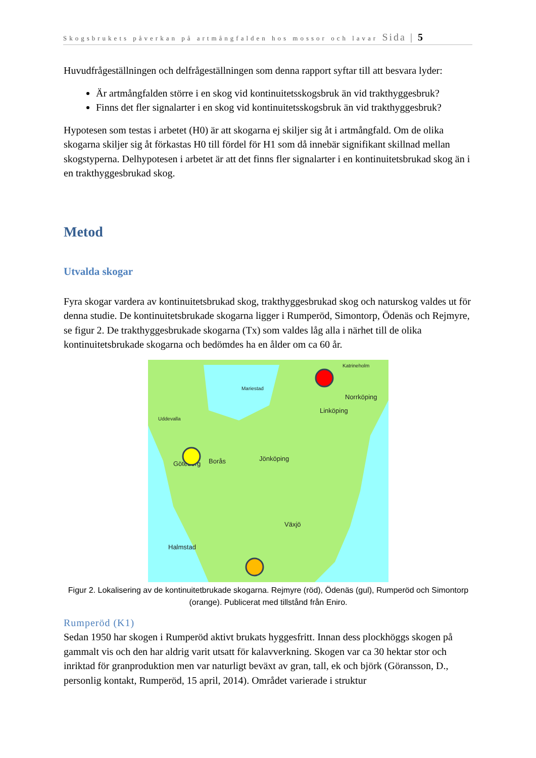Skogsbrukets påverkan på artmångfalden hos mossor och lavar Sida | 5
Huvudfrågeställningen och delfrågeställningen som denna rapport syftar till att besvara lyder:
Är artmångfalden större i en skog vid kontinuitetsskogsbruk än vid trakthyggesbruk?
Finns det fler signalarter i en skog vid kontinuitetsskogsbruk än vid trakthyggesbruk?
Hypotesen som testas i arbetet (H0) är att skogarna ej skiljer sig åt i artmångfald. Om de olika skogarna skiljer sig åt förkastas H0 till fördel för H1 som då innebär signifikant skillnad mellan skogstyperna. Delhypotesen i arbetet är att det finns fler signalarter i en kontinuitetsbrukad skog än i en trakthyggesbrukad skog.
Metod
Utvalda skogar
Fyra skogar vardera av kontinuitetsbrukad skog, trakthyggesbrukad skog och naturskog valdes ut för denna studie. De kontinuitetsbrukade skogarna ligger i Rumperöd, Simontorp, Ödenäs och Rejmyre, se figur 2. De trakthyggesbrukade skogarna (Tx) som valdes låg alla i närhet till de olika kontinuitetsbrukade skogarna och bedömdes ha en ålder om ca 60 år.
Norrköping
Linköping
Jönköping
Göteborg
Borås
Växjö
Halmstad
Uddevalla
Katrineholm
Mariestad
Figur 2. Lokalisering av de kontinuitetbrukade skogarna. Rejmyre (röd), Ödenäs (gul), Rumperöd och Simontorp (orange). Publicerat med tillstånd från Eniro.
Rumperöd (K1)
Sedan 1950 har skogen i Rumperöd aktivt brukats hyggesfritt. Innan dess plockhöggs skogen på gammalt vis och den har aldrig varit utsatt för kalavverkning. Skogen var ca 30 hektar stor och inriktad för granproduktion men var naturligt beväxt av gran, tall, ek och björk (Göransson, D., personlig kontakt, Rumperöd, 15 april, 2014). Området varierade i struktur